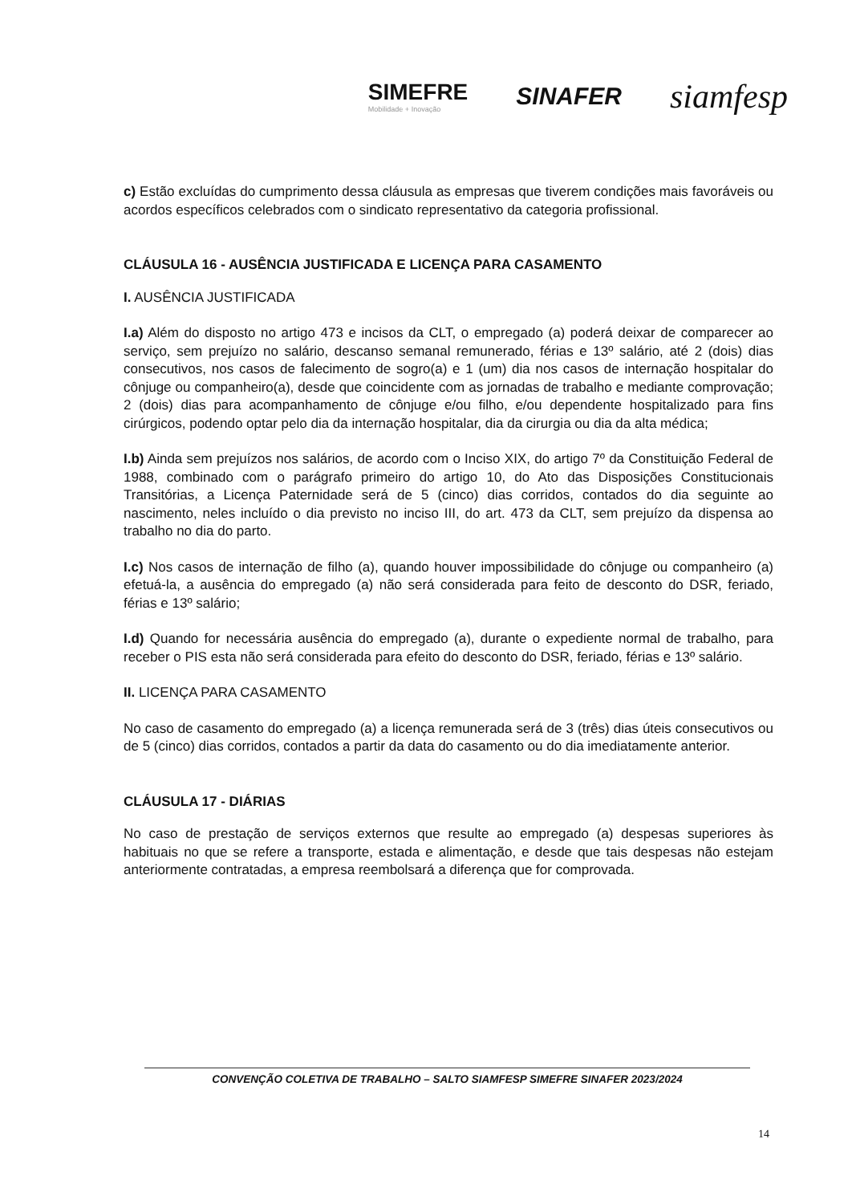SIMEFRE
Mobilidade + Inovação
SINAFER
siamfesp
c) Estão excluídas do cumprimento dessa cláusula as empresas que tiverem condições mais favoráveis ou acordos específicos celebrados com o sindicato representativo da categoria profissional.
CLÁUSULA 16 - AUSÊNCIA JUSTIFICADA E LICENÇA PARA CASAMENTO
I. AUSÊNCIA JUSTIFICADA
I.a) Além do disposto no artigo 473 e incisos da CLT, o empregado (a) poderá deixar de comparecer ao serviço, sem prejuízo no salário, descanso semanal remunerado, férias e 13º salário, até 2 (dois) dias consecutivos, nos casos de falecimento de sogro(a) e 1 (um) dia nos casos de internação hospitalar do cônjuge ou companheiro(a), desde que coincidente com as jornadas de trabalho e mediante comprovação; 2 (dois) dias para acompanhamento de cônjuge e/ou filho, e/ou dependente hospitalizado para fins cirúrgicos, podendo optar pelo dia da internação hospitalar, dia da cirurgia ou dia da alta médica;
I.b) Ainda sem prejuízos nos salários, de acordo com o Inciso XIX, do artigo 7º da Constituição Federal de 1988, combinado com o parágrafo primeiro do artigo 10, do Ato das Disposições Constitucionais Transitórias, a Licença Paternidade será de 5 (cinco) dias corridos, contados do dia seguinte ao nascimento, neles incluído o dia previsto no inciso III, do art. 473 da CLT, sem prejuízo da dispensa ao trabalho no dia do parto.
I.c) Nos casos de internação de filho (a), quando houver impossibilidade do cônjuge ou companheiro (a) efetuá-la, a ausência do empregado (a) não será considerada para feito de desconto do DSR, feriado, férias e 13º salário;
I.d) Quando for necessária ausência do empregado (a), durante o expediente normal de trabalho, para receber o PIS esta não será considerada para efeito do desconto do DSR, feriado, férias e 13º salário.
II. LICENÇA PARA CASAMENTO
No caso de casamento do empregado (a) a licença remunerada será de 3 (três) dias úteis consecutivos ou de 5 (cinco) dias corridos, contados a partir da data do casamento ou do dia imediatamente anterior.
CLÁUSULA 17 - DIÁRIAS
No caso de prestação de serviços externos que resulte ao empregado (a) despesas superiores às habituais no que se refere a transporte, estada e alimentação, e desde que tais despesas não estejam anteriormente contratadas, a empresa reembolsará a diferença que for comprovada.
CONVENÇÃO COLETIVA DE TRABALHO – SALTO SIAMFESP SIMEFRE SINAFER 2023/2024
14